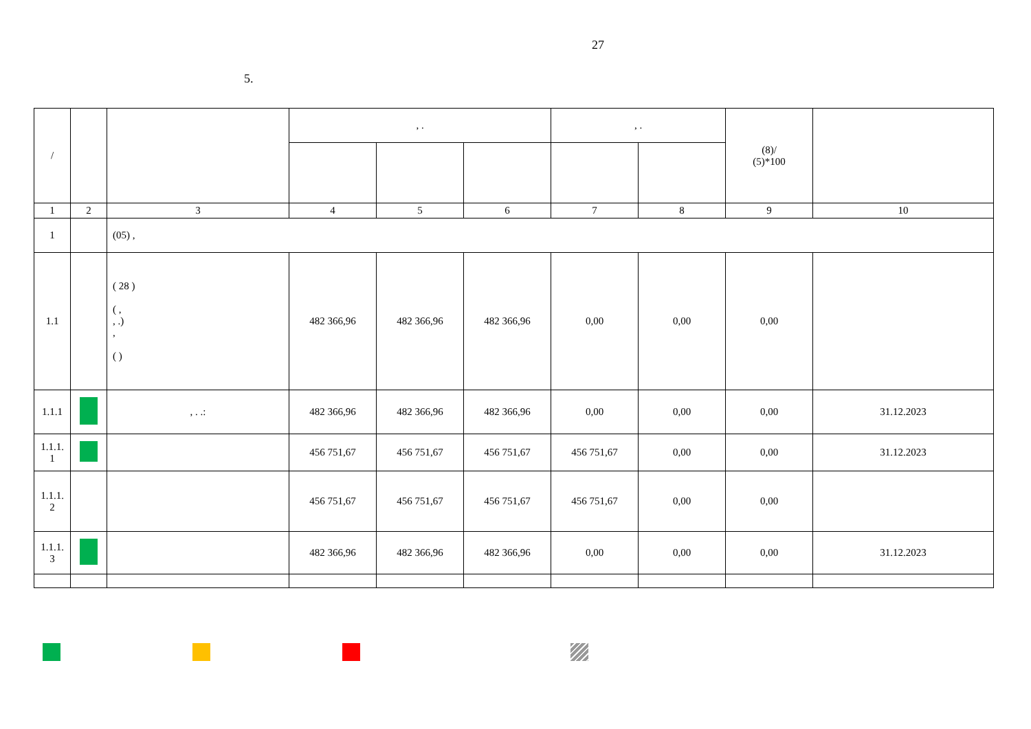27
5.
| / | | | , . | | | , . | | (8)/ (5)*100 | |
| 1 | 2 | 3 | 4 | 5 | 6 | 7 | 8 | 9 | 10 |
| 1 | | (05) , | | | | | | | |
| 1.1 | | ( 28 ) ( , , .) , ( ) | 482 366,96 | 482 366,96 | 482 366,96 | 0,00 | 0,00 | 0,00 | |
| 1.1.1 | | , . .: | 482 366,96 | 482 366,96 | 482 366,96 | 0,00 | 0,00 | 0,00 | 31.12.2023 |
| 1.1.1. 1 | | | 456 751,67 | 456 751,67 | 456 751,67 | 456 751,67 | 0,00 | 0,00 | 31.12.2023 |
| 1.1.1. 2 | | | 456 751,67 | 456 751,67 | 456 751,67 | 456 751,67 | 0,00 | 0,00 | |
| 1.1.1. 3 | | | 482 366,96 | 482 366,96 | 482 366,96 | 0,00 | 0,00 | 0,00 | 31.12.2023 |